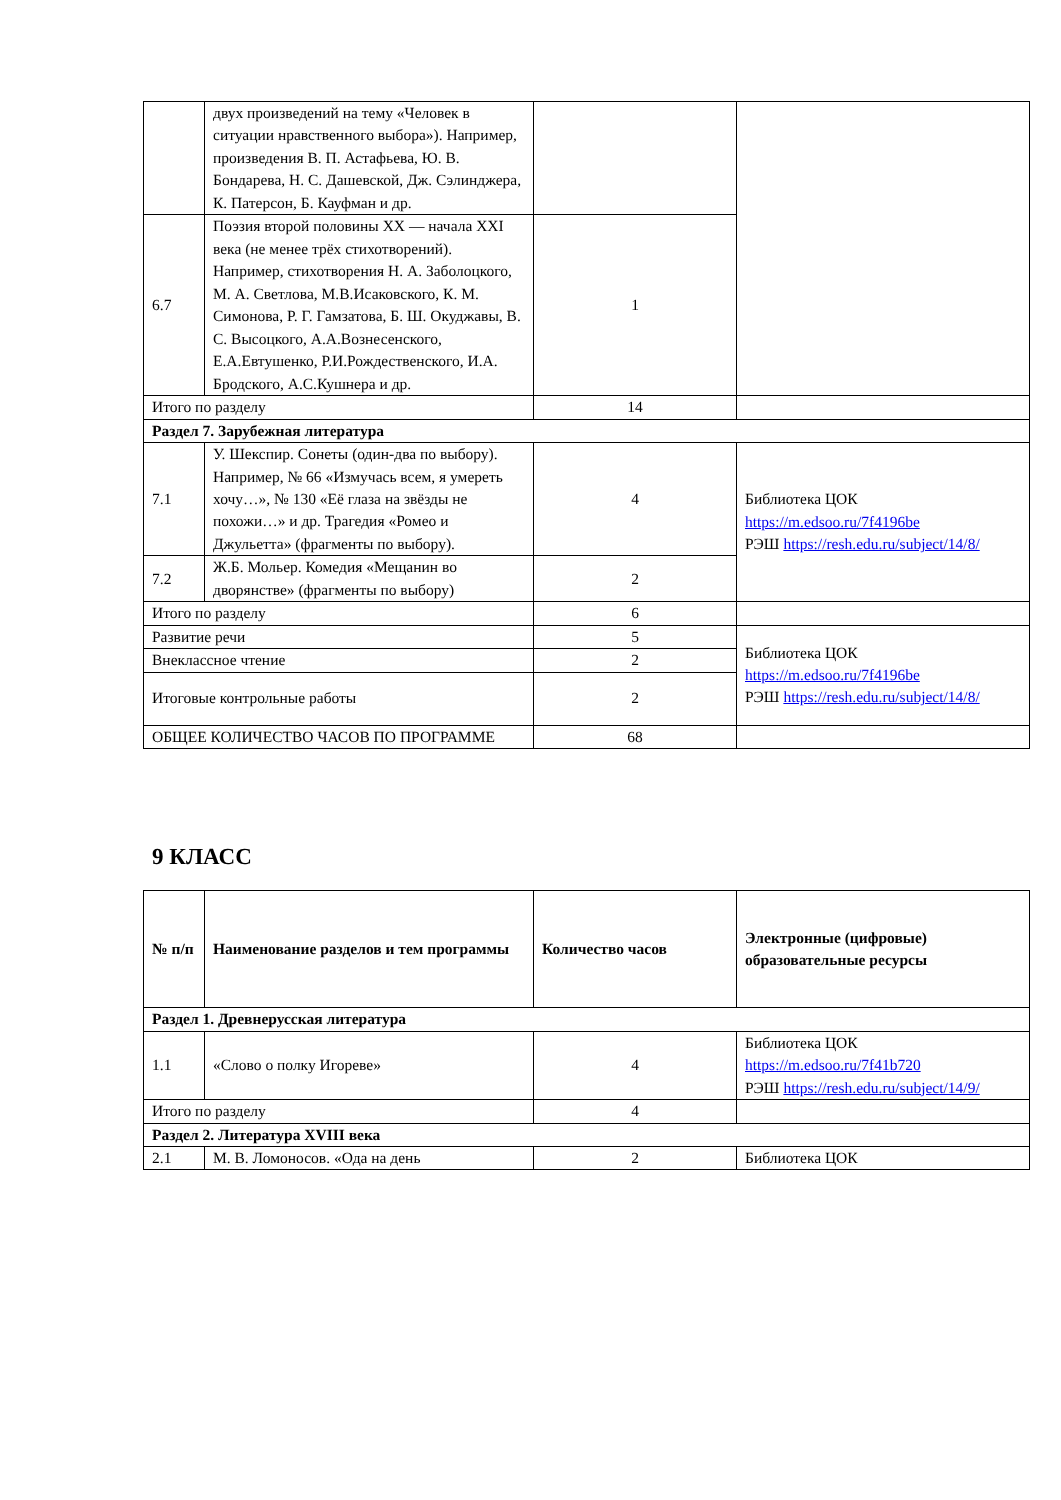| | двух произведений на тему «Человек в ситуации нравственного выбора»). Например, произведения В. П. Астафьева, Ю. В. Бондарева, Н. С. Дашевской, Дж. Сэлинджера, К. Патерсон, Б. Кауфман и др. | | |
| 6.7 | Поэзия второй половины XX — начала XXI века (не менее трёх стихотворений). Например, стихотворения Н. А. Заболоцкого, М. А. Светлова, М.В.Исаковского, К. М. Симонова, Р. Г. Гамзатова, Б. Ш. Окуджавы, В. С. Высоцкого, А.А.Вознесенского, Е.А.Евтушенко, Р.И.Рождественского, И.А. Бродского, А.С.Кушнера и др. | 1 | |
| Итого по разделу | | 14 | |
| Раздел 7. Зарубежная литература | | | |
| 7.1 | У. Шекспир. Сонеты (один-два по выбору). Например, № 66 «Измучась всем, я умереть хочу…», № 130 «Её глаза на звёзды не похожи…» и др. Трагедия «Ромео и Джульетта» (фрагменты по выбору). | 4 | Библиотека ЦОК https://m.edsoo.ru/7f4196be РЭШ https://resh.edu.ru/subject/14/8/ |
| 7.2 | Ж.Б. Мольер. Комедия «Мещанин во дворянстве» (фрагменты по выбору) | 2 | |
| Итого по разделу | | 6 | |
| Развитие речи | | 5 | Библиотека ЦОК https://m.edsoo.ru/7f4196be РЭШ https://resh.edu.ru/subject/14/8/ |
| Внеклассное чтение | | 2 | |
| Итоговые контрольные работы | | 2 | |
| ОБЩЕЕ КОЛИЧЕСТВО ЧАСОВ ПО ПРОГРАММЕ | | 68 | |
9 КЛАСС
| № п/п | Наименование разделов и тем программы | Количество часов | Электронные (цифровые) образовательные ресурсы |
| Раздел 1. Древнерусская литература | | | |
| 1.1 | «Слово о полку Игореве» | 4 | Библиотека ЦОК https://m.edsoo.ru/7f41b720 РЭШ https://resh.edu.ru/subject/14/9/ |
| Итого по разделу | | 4 | |
| Раздел 2. Литература XVIII века | | | |
| 2.1 | М. В. Ломоносов. «Ода на день | 2 | Библиотека ЦОК |